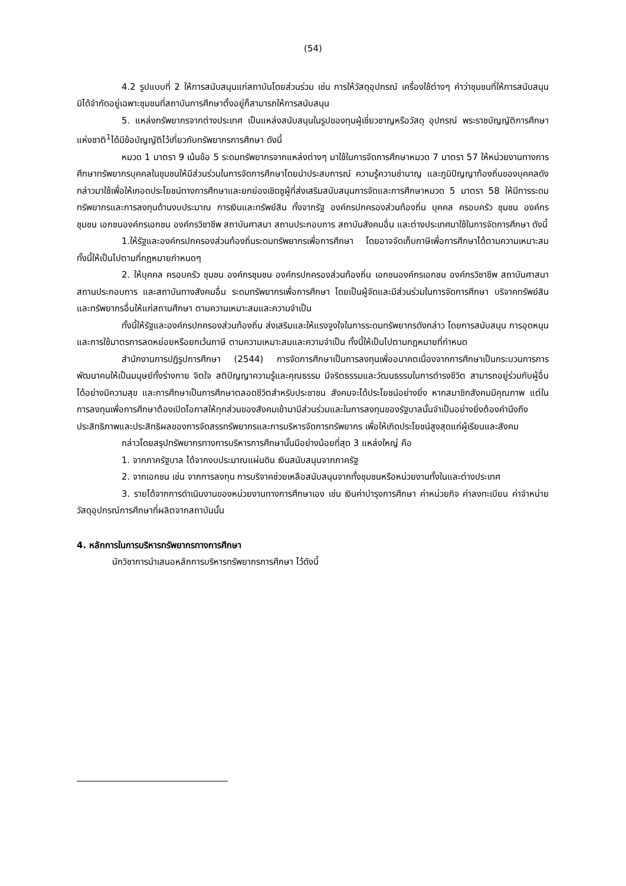(54)
4.2 รูปแบบที่ 2 ให้การสนับสนุนแก่สถาบันโดยส่วนร่วม เช่น การให้วัสดุอุปกรณ์ เครื่องใช้ต่างๆ คำว่าชุมชนที่ให้การสนับสนุน มิได้จำกัดอยู่เฉพาะชุมชนที่สถาบันการศึกษาตั้งอยู่ก็สามารถให้การสนับสนุน
5. แหล่งทรัพยากรจากต่างประเทศ เป็นแหล่งสนับสนุนในรูปของทุนผู้เชี่ยวชาญหรือวัสดุ อุปกรณ์ พระราชบัญญัติการศึกษาแห่งชาติ<sup>1</sup>ได้มีข้อบัญญัติไว้เกี่ยวกับทรัพยากรการศึกษา ดังนี้
หมวด 1 มาตรา 9 เน้นข้อ 5 ระดมทรัพยากรจากแหล่งต่างๆ มาใช้ในการจัดการศึกษาหมวด 7 มาตรา 57 ให้หน่วยงานทางการศึกษาทรัพยากรบุคคลในชุมชนให้มีส่วนร่วมในการจัดการศึกษาโดยนำประสบการณ์ ความรู้ความชำนาญ และภูมิปัญญาท้องถิ่นของบุคคลดังกล่าวมาใช้เพื่อให้เกอดประโยชน์ทางการศึกษาและยกย่องเชิดชูผู้ที่ส่งเสริมสนับสนุนการจัดและการศึกษาหมวด 5 มาตรา 58 ให้มีการระดมทรัพยากรและการลงทุนด้านงบประมาณ การเงินและทรัพย์สิน ทั้งจากรัฐ องค์กรปกครองส่วนท้องถิ่น บุคคล ครอบครัว ชุมชน องค์กร ชุมชน เอกชนองค์กรเอกชน องค์กรวิชาชีพ สถาบันศาสนา สถานประกอบการ สถาบันสังคมอื่น และต่างประเทศมาใช้ในการจัดการศึกษา ดังนี้
1.ให้รัฐและองค์กรปกครองส่วนท้องถิ่นระดมทรัพยากรเพื่อการศึกษา โดยอาจจัดเก็บภาษีเพื่อการศึกษาได้ตามความเหมาะสมทั้งนี้ให้เป็นไปตามที่กฎหมายกำหนดๆ
2. ให้บุคคล ครอบครัว ชุมชน องค์กรชุมชน องค์กรปกครองส่วนท้องถิ่น เอกชนองค์กรเอกชน องค์กรวิชาชีพ สถาบันศาสนา สถานประกอบการ และสถาบันทางสังคมอื่น ระดมทรัพยากรเพื่อการศึกษา โดยเป็นผู้จัดและมีส่วนร่วมในการจัดการศึกษา บริจาคทรัพย์สินและทรัพยากรอื่นให้แก่สถานศึกษา ตามความเหมาะสมและความจำเป็น
ทั้งนี้ให้รัฐและองค์กรปกครองส่วนท้องถิ่น ส่งเสริมและให้แรงจูงใจในการระดมทรัพยากรดังกล่าว โดยการสนับสนุน การอุดหนุนและการใช้มาตรการลดหย่อยหรือยกเว้นภาษี ตามความเหมาะสมและความจำเป็น ทั้งนี้ให้เป็นไปตามกฎหมายที่กำหนด
สำนักงานการปฏิรูปการศึกษา (2544) การจัดการศึกษาเป็นการลงทุนเพื่ออนาคตเนื่องจากการศึกษาเป็นกระบวนการการพัฒนาคนให้เป็นมนุษย์ทั้งร่างกาย จิตใจ สติปัญญาความรู้และคุณธรรม มีจริตธรรมและวัฒนธรรมในการดำรงชีวิต สามารถอยู่ร่วมกับผู้อื่นได้อย่างมีความสุข และการศึกษาเป็นการศึกษาตลอดชีวิตสำหรับประชาชน สังคมจะได้ประโยชน์อย่างยิ่ง หากสมาชิกสังคมมีคุณภาพ แต่ในการลงทุนเพื่อการศึกษาต้องเปิดโอกาสให้ทุกส่วนของสังคมเข้ามามีส่วนร่วมและในการลงทุนของรัฐบาลนั้นจำเป็นอย่างยิ่งต้องคำนึงถึงประสิทธิภาพและประสิทธิผลของการจัดสรรทรัพยากรและการบริหารจัดการทรัพยากร เพื่อให้เกิดประโยชน์สูงสุดแก่ผู้เรียนและสังคม
กล่าวโดยสรุปทรัพยากรทางการบริหารการศึกษานั้นมีอย่างน้อยที่สุด 3 แหล่งใหญ่ คือ
1. จากภาครัฐบาล ได้จากงบประมาณแผ่นดิน เงินสนับสนุนจากภาครัฐ
2. จากเอกชน เช่น จากการลงทุน การบริจาคช่วยเหลือสนับสนุนจากทั้งชุมชนหรือหน่วยงานทั้งในและต่างประเทศ
3. รายได้จากการดำเนินงานของหน่วยงานทางการศึกษาเอง เช่น เงินค่าบำรุงการศึกษา ค่าหน่วยกิจ ค่าลงทะเบียน ค่าจำหน่ายวัสดุอุปกรณ์การศึกษาที่ผลิตจากสถาบันนั้น
4. หลักการในการบริหารทรัพยากรทางการศึกษา
นักวิชาการนำเสนอหลักการบริหารทรัพยากรการศึกษา ไว้ดังนี้